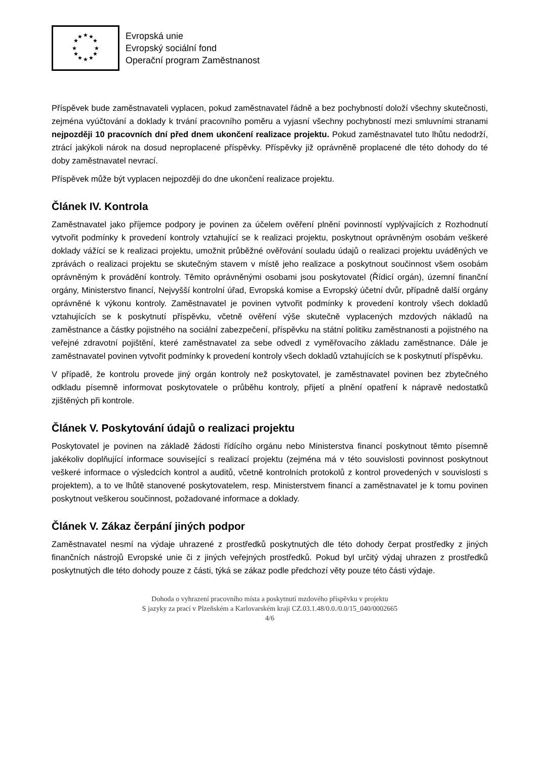★
★
★
★
★
★
★
★
★
★
★
★
Evropská unie
Evropský sociální fond
Operační program Zaměstnanost
Příspěvek bude zaměstnavateli vyplacen, pokud zaměstnavatel řádně a bez pochybností doloží všechny skutečnosti, zejména vyúčtování a doklady k trvání pracovního poměru a vyjasní všechny pochybností mezi smluvními stranami nejpozději 10 pracovních dní před dnem ukončení realizace projektu. Pokud zaměstnavatel tuto lhůtu nedodrží, ztrácí jakýkoli nárok na dosud neproplacené příspěvky. Příspěvky již oprávněně proplacené dle této dohody do té doby zaměstnavatel nevrací.
Příspěvek může být vyplacen nejpozději do dne ukončení realizace projektu.
Článek IV. Kontrola
Zaměstnavatel jako příjemce podpory je povinen za účelem ověření plnění povinností vyplývajících z Rozhodnutí vytvořit podmínky k provedení kontroly vztahující se k realizaci projektu, poskytnout oprávněným osobám veškeré doklady vážící se k realizaci projektu, umožnit průběžné ověřování souladu údajů o realizaci projektu uváděných ve zprávách o realizaci projektu se skutečným stavem v místě jeho realizace a poskytnout součinnost všem osobám oprávněným k provádění kontroly. Těmito oprávněnými osobami jsou poskytovatel (Řídicí orgán), územní finanční orgány, Ministerstvo financí, Nejvyšší kontrolní úřad, Evropská komise a Evropský účetní dvůr, případně další orgány oprávněné k výkonu kontroly. Zaměstnavatel je povinen vytvořit podmínky k provedení kontroly všech dokladů vztahujících se k poskytnutí příspěvku, včetně ověření výše skutečně vyplacených mzdových nákladů na zaměstnance a částky pojistného na sociální zabezpečení, příspěvku na státní politiku zaměstnanosti a pojistného na veřejné zdravotní pojištění, které zaměstnavatel za sebe odvedl z vyměřovacího základu zaměstnance. Dále je zaměstnavatel povinen vytvořit podmínky k provedení kontroly všech dokladů vztahujících se k poskytnutí příspěvku.
V případě, že kontrolu provede jiný orgán kontroly než poskytovatel, je zaměstnavatel povinen bez zbytečného odkladu písemně informovat poskytovatele o průběhu kontroly, přijetí a plnění opatření k nápravě nedostatků zjištěných při kontrole.
Článek V. Poskytování údajů o realizaci projektu
Poskytovatel je povinen na základě žádosti řídícího orgánu nebo Ministerstva financí poskytnout těmto písemně jakékoliv doplňující informace související s realizací projektu (zejména má v této souvislosti povinnost poskytnout veškeré informace o výsledcích kontrol a auditů, včetně kontrolních protokolů z kontrol provedených v souvislosti s projektem), a to ve lhůtě stanovené poskytovatelem, resp. Ministerstvem financí a zaměstnavatel je k tomu povinen poskytnout veškerou součinnost, požadované informace a doklady.
Článek V. Zákaz čerpání jiných podpor
Zaměstnavatel nesmí na výdaje uhrazené z prostředků poskytnutých dle této dohody čerpat prostředky z jiných finančních nástrojů Evropské unie či z jiných veřejných prostředků. Pokud byl určitý výdaj uhrazen z prostředků poskytnutých dle této dohody pouze z části, týká se zákaz podle předchozí věty pouze této části výdaje.
Dohoda o vyhrazení pracovního místa a poskytnutí mzdového příspěvku v projektu
S jazyky za prací v Plzeňském a Karlovarském kraji CZ.03.1.48/0.0./0.0/15_040/0002665
4/6